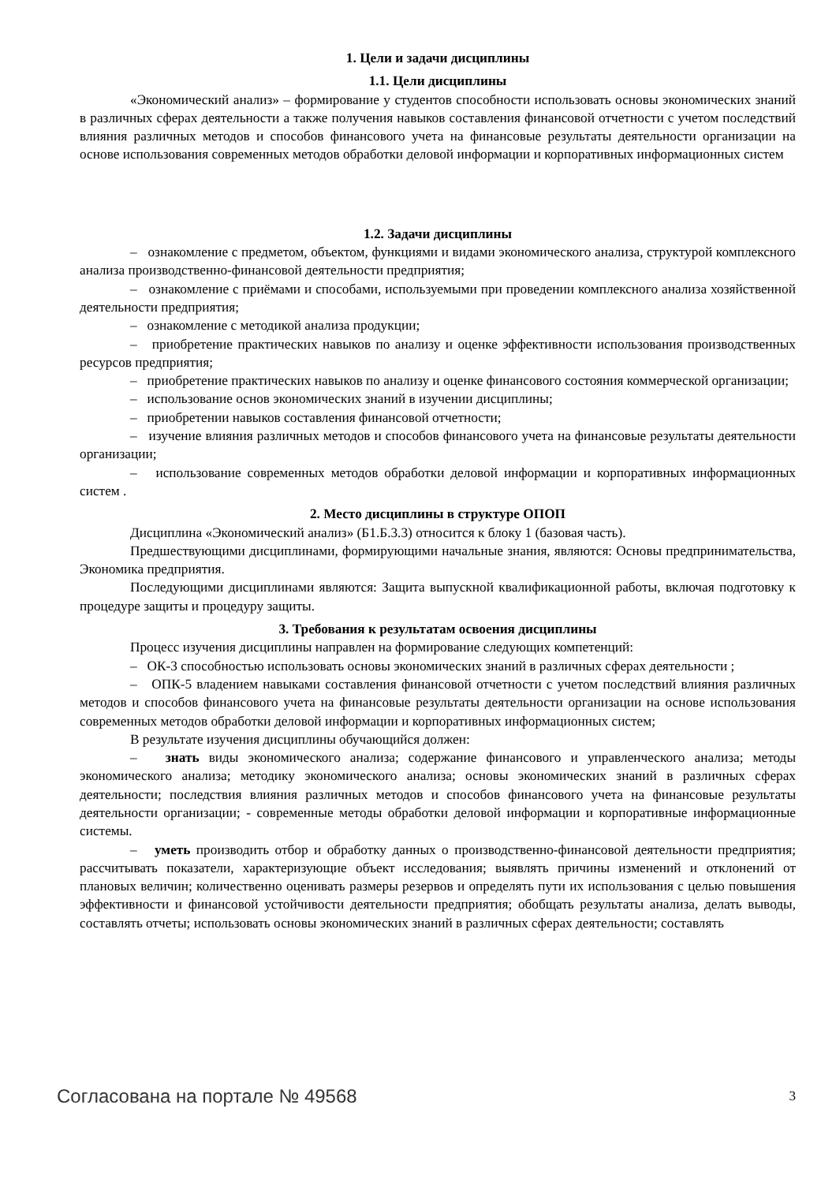1. Цели и задачи дисциплины
1.1. Цели дисциплины
«Экономический анализ» – формирование у студентов способности использовать основы экономических знаний в различных сферах деятельности а также получения навыков составления финансовой отчетности с учетом последствий влияния различных методов и способов финансового учета на финансовые результаты деятельности организации на основе использования современных методов обработки деловой информации и корпоративных информационных систем
1.2. Задачи дисциплины
– ознакомление с предметом, объектом, функциями и видами экономического анализа, структурой комплексного анализа производственно-финансовой деятельности предприятия;
– ознакомление с приёмами и способами, используемыми при проведении комплексного анализа хозяйственной деятельности предприятия;
– ознакомление с методикой анализа продукции;
– приобретение практических навыков по анализу и оценке эффективности использования производственных ресурсов предприятия;
– приобретение практических навыков по анализу и оценке финансового состояния коммерческой организации;
– использование основ экономических знаний в изучении дисциплины;
– приобретении навыков составления финансовой отчетности;
– изучение влияния различных методов и способов финансового учета на финансовые результаты деятельности организации;
– использование современных методов обработки деловой информации и корпоративных информационных систем .
2. Место дисциплины в структуре ОПОП
Дисциплина «Экономический анализ» (Б1.Б.3.3) относится к блоку 1 (базовая часть).
Предшествующими дисциплинами, формирующими начальные знания, являются: Основы предпринимательства, Экономика предприятия.
Последующими дисциплинами являются: Защита выпускной квалификационной работы, включая подготовку к процедуре защиты и процедуру защиты.
3. Требования к результатам освоения дисциплины
Процесс изучения дисциплины направлен на формирование следующих компетенций:
– ОК-3 способностью использовать основы экономических знаний в различных сферах деятельности ;
– ОПК-5 владением навыками составления финансовой отчетности с учетом последствий влияния различных методов и способов финансового учета на финансовые результаты деятельности организации на основе использования современных методов обработки деловой информации и корпоративных информационных систем;
В результате изучения дисциплины обучающийся должен:
– знать виды экономического анализа; содержание финансового и управленческого анализа; методы экономического анализа; методику экономического анализа; основы экономических знаний в различных сферах деятельности; последствия влияния различных методов и способов финансового учета на финансовые результаты деятельности организации; - современные методы обработки деловой информации и корпоративные информационные системы.
– уметь производить отбор и обработку данных о производственно-финансовой деятельности предприятия; рассчитывать показатели, характеризующие объект исследования; выявлять причины изменений и отклонений от плановых величин; количественно оценивать размеры резервов и определять пути их использования с целью повышения эффективности и финансовой устойчивости деятельности предприятия; обобщать результаты анализа, делать выводы, составлять отчеты; использовать основы экономических знаний в различных сферах деятельности; составлять
Согласована на портале № 49568 3